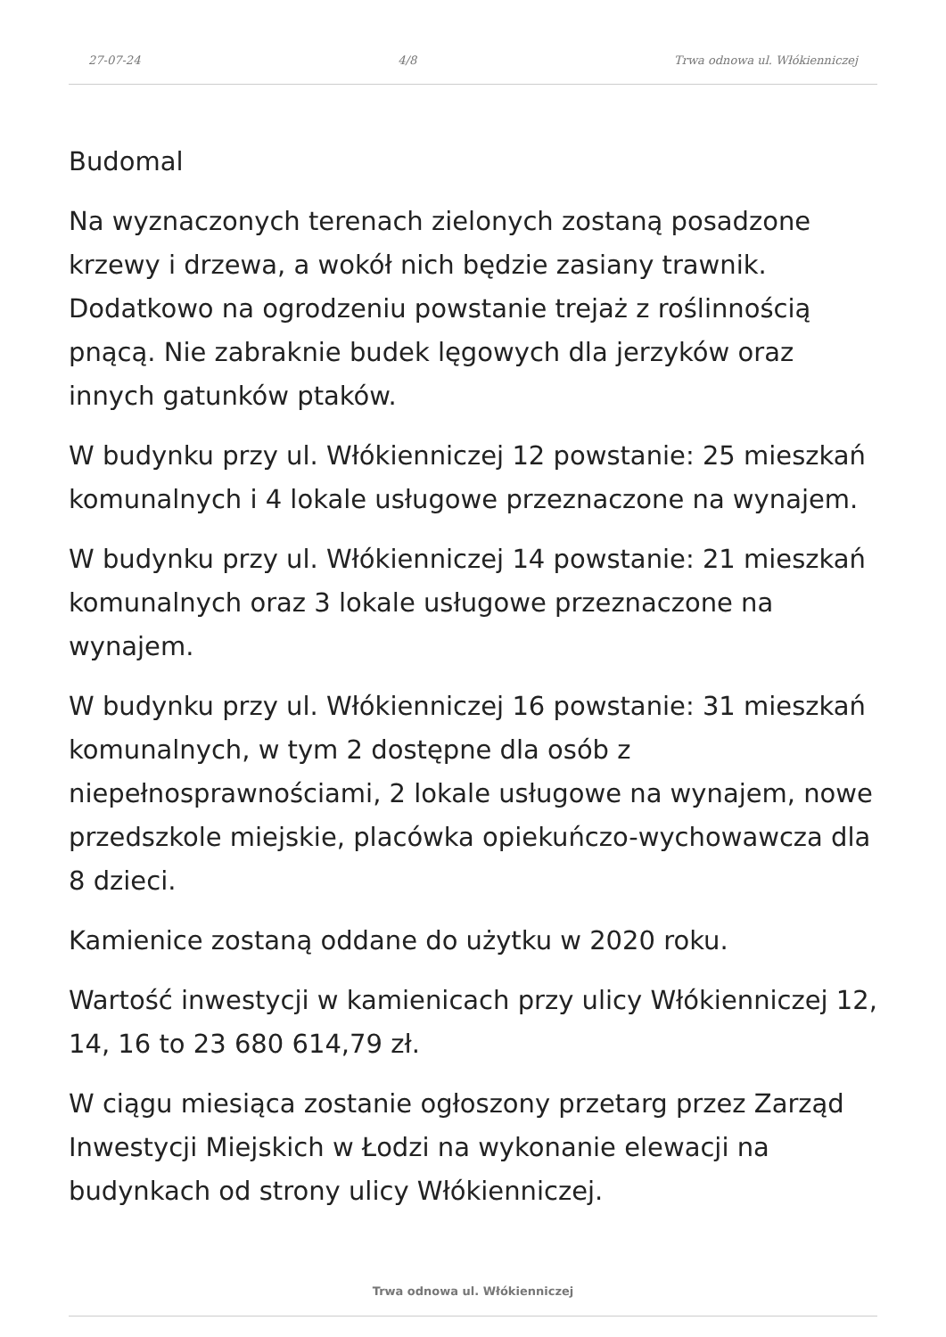27-07-24 4/8 Trwa odnowa ul. Włókienniczej
Budomal
Na wyznaczonych terenach zielonych zostaną posadzone krzewy i drzewa, a wokół nich będzie zasiany trawnik. Dodatkowo na ogrodzeniu powstanie trejaż z roślinnością pnącą. Nie zabraknie budek lęgowych dla jerzyków oraz innych gatunków ptaków.
W budynku przy ul. Włókienniczej 12 powstanie: 25 mieszkań komunalnych i 4 lokale usługowe przeznaczone na wynajem.
W budynku przy ul. Włókienniczej 14 powstanie: 21 mieszkań komunalnych oraz 3 lokale usługowe przeznaczone na wynajem.
W budynku przy ul. Włókienniczej 16 powstanie: 31 mieszkań komunalnych, w tym 2 dostępne dla osób z niepełnosprawnościami, 2 lokale usługowe na wynajem, nowe przedszkole miejskie, placówka opiekuńczo-wychowawcza dla 8 dzieci.
Kamienice zostaną oddane do użytku w 2020 roku.
Wartość inwestycji w kamienicach przy ulicy Włókienniczej 12, 14, 16 to 23 680 614,79 zł.
W ciągu miesiąca zostanie ogłoszony przetarg przez Zarząd Inwestycji Miejskich w Łodzi na wykonanie elewacji na budynkach od strony ulicy Włókienniczej.
Trwa odnowa ul. Włókienniczej